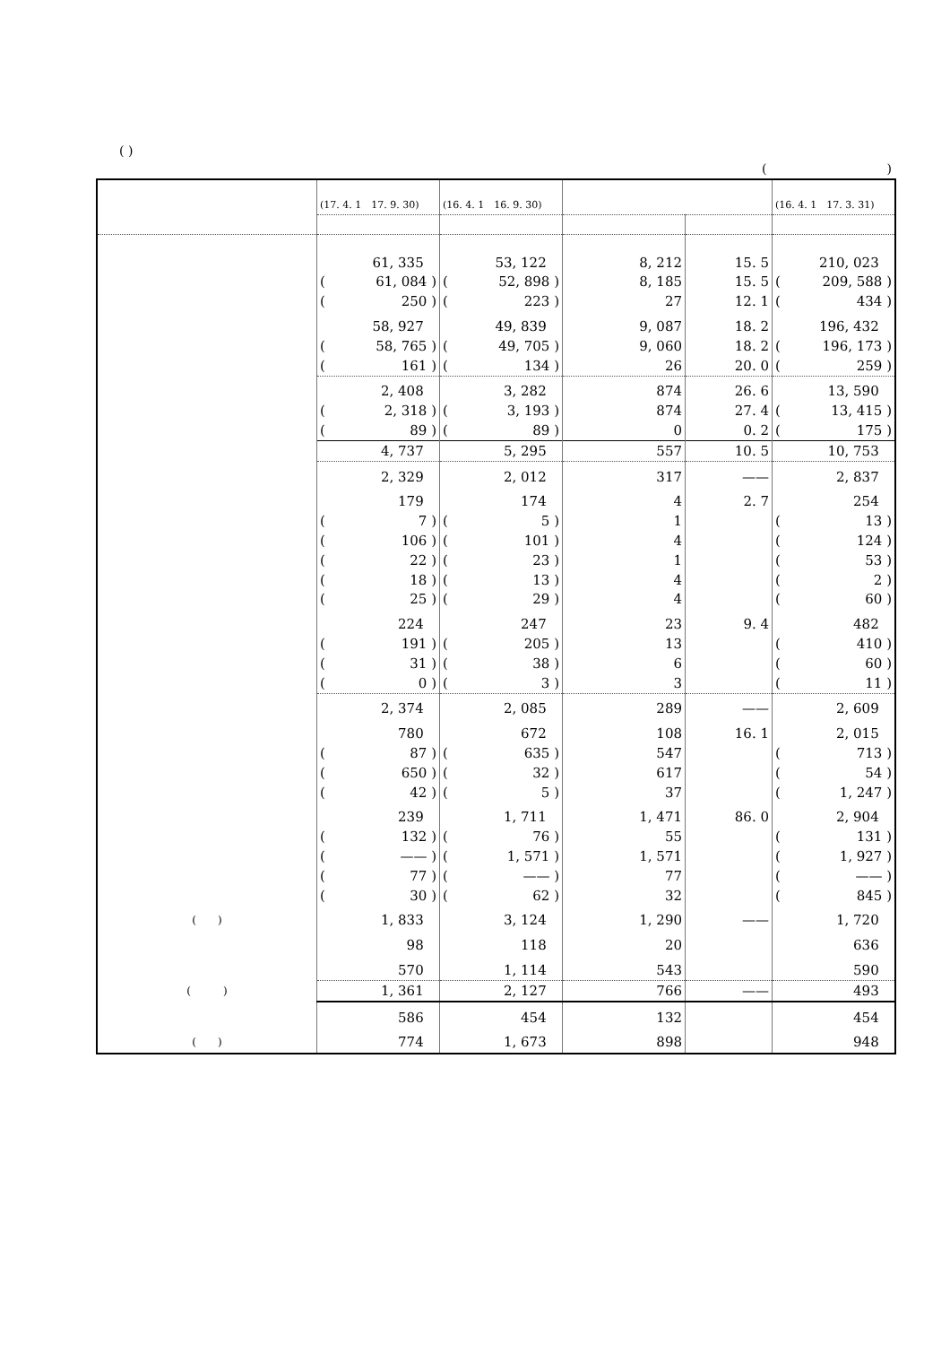( )
()
| | (17. 4. 1 17. 9. 30) | (16. 4. 1 16. 9. 30) | | | (16. 4. 1 17. 3. 31) |
| --- | --- | --- | --- | --- | --- |
| | 61, 335 | 53, 122 | 8, 212 | 15. 5 | 210, 023 |
| | ( 61, 084 ) | ( 52, 898 ) | 8, 185 | 15. 5 | ( 209, 588 ) |
| | ( 250 ) | ( 223 ) | 27 | 12. 1 | ( 434 ) |
| | 58, 927 | 49, 839 | 9, 087 | 18. 2 | 196, 432 |
| | ( 58, 765 ) | ( 49, 705 ) | 9, 060 | 18. 2 | ( 196, 173 ) |
| | ( 161 ) | ( 134 ) | 26 | 20. 0 | ( 259 ) |
| | 2, 408 | 3, 282 | 874 | 26. 6 | 13, 590 |
| | ( 2, 318 ) | ( 3, 193 ) | 874 | 27. 4 | ( 13, 415 ) |
| | ( 89 ) | ( 89 ) | 0 | 0. 2 | ( 175 ) |
| | 4, 737 | 5, 295 | 557 | 10. 5 | 10, 753 |
| | 2, 329 | 2, 012 | 317 | —— | 2, 837 |
| | 179 | 174 | 4 | 2. 7 | 254 |
| | ( 7 ) | ( 5 ) | 1 | | ( 13 ) |
| | ( 106 ) | ( 101 ) | 4 | | ( 124 ) |
| | ( 22 ) | ( 23 ) | 1 | | ( 53 ) |
| | ( 18 ) | ( 13 ) | 4 | | ( 2 ) |
| | ( 25 ) | ( 29 ) | 4 | | ( 60 ) |
| | 224 | 247 | 23 | 9. 4 | 482 |
| | ( 191 ) | ( 205 ) | 13 | | ( 410 ) |
| | ( 31 ) | ( 38 ) | 6 | | ( 60 ) |
| | ( 0 ) | ( 3 ) | 3 | | ( 11 ) |
| | 2, 374 | 2, 085 | 289 | —— | 2, 609 |
| | 780 | 672 | 108 | 16. 1 | 2, 015 |
| | ( 87 ) | ( 635 ) | 547 | | ( 713 ) |
| | ( 650 ) | ( 32 ) | 617 | | ( 54 ) |
| | ( 42 ) | ( 5 ) | 37 | | ( 1, 247 ) |
| | 239 | 1, 711 | 1, 471 | 86. 0 | 2, 904 |
| | ( 132 ) | ( 76 ) | 55 | | ( 131 ) |
| | ( —— ) | ( 1, 571 ) | 1, 571 | | ( 1, 927 ) |
| | ( 77 ) | ( —— ) | 77 | | ( —— ) |
| | ( 30 ) | ( 62 ) | 32 | | ( 845 ) |
| ( ) | 1, 833 | 3, 124 | 1, 290 | —— | 1, 720 |
| | 98 | 118 | 20 | | 636 |
| | 570 | 1, 114 | 543 | | 590 |
| ( ) | 1, 361 | 2, 127 | 766 | —— | 493 |
| | 586 | 454 | 132 | | 454 |
| ( ) | 774 | 1, 673 | 898 | | 948 |